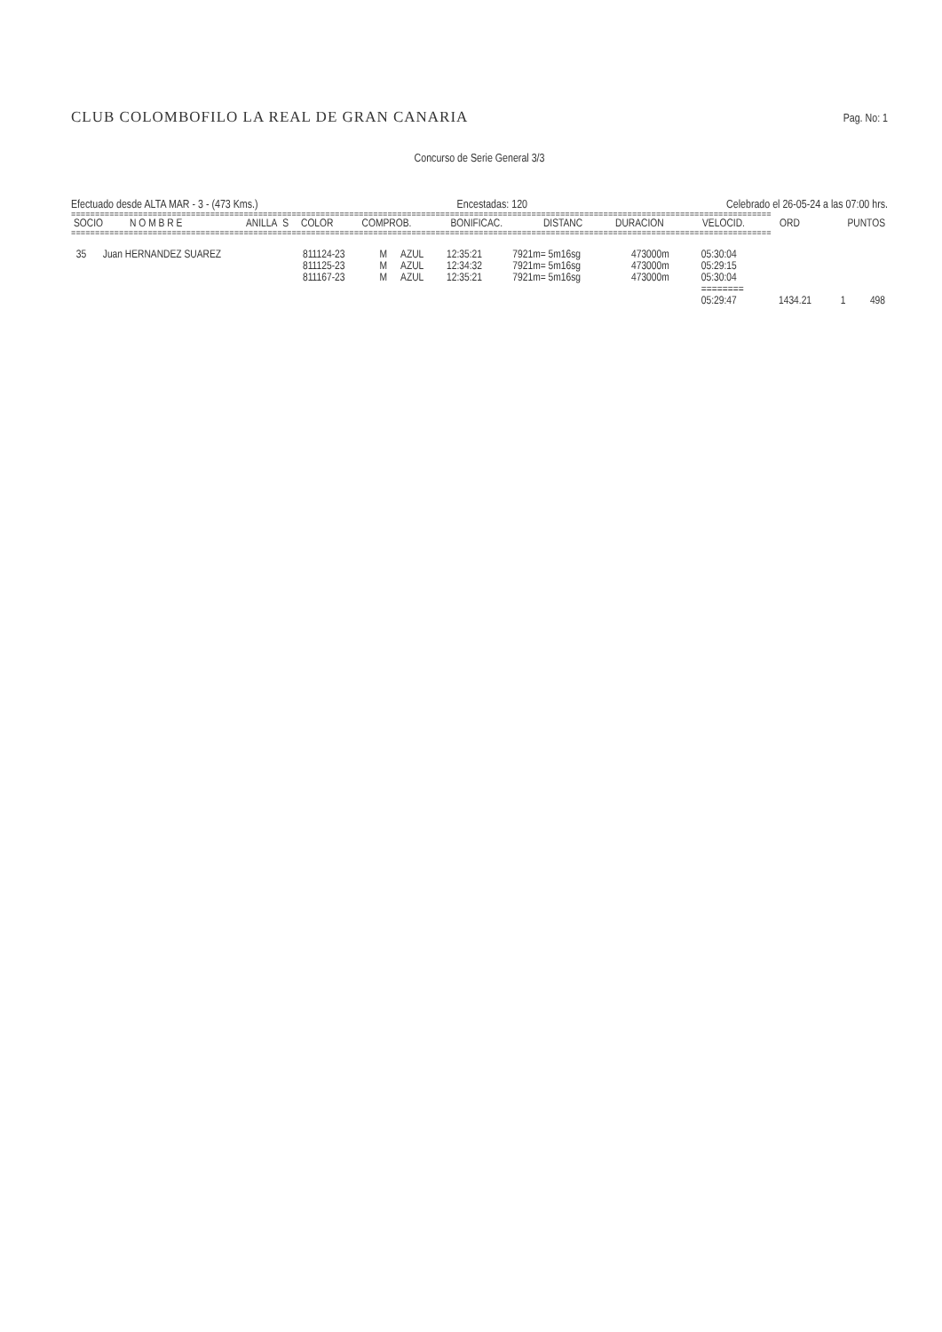CLUB COLOMBOFILO LA REAL DE GRAN CANARIA Pag. No: 1
Concurso de Serie General 3/3
Efectuado desde ALTA MAR - 3 - (473 Kms.) Encestadas: 120 Celebrado el 26-05-24 a las 07:00 hrs.
==================================================================================================================================================
| SOCIO | N O M B R E | ANILLA | S | COLOR | COMPROB. | BONIFICAC. | DISTANC | DURACION | VELOCID. | ORD | PUNTOS |
| --- | --- | --- | --- | --- | --- | --- | --- | --- | --- | --- | --- |
==================================================================================================================================================
| 35 | Juan HERNANDEZ SUAREZ | 811124-23 | M | AZUL | 12:35:21 | 7921m= 5m16sg | 473000m | 05:30:04 | | | |
| | | 811125-23 | M | AZUL | 12:34:32 | 7921m= 5m16sg | 473000m | 05:29:15 | | | |
| | | 811167-23 | M | AZUL | 12:35:21 | 7921m= 5m16sg | 473000m | 05:30:04 | | | |
| | | | | | | | | ======== | | | |
| | | | | | | | | 05:29:47 | 1434.21 | 1 | 498 |